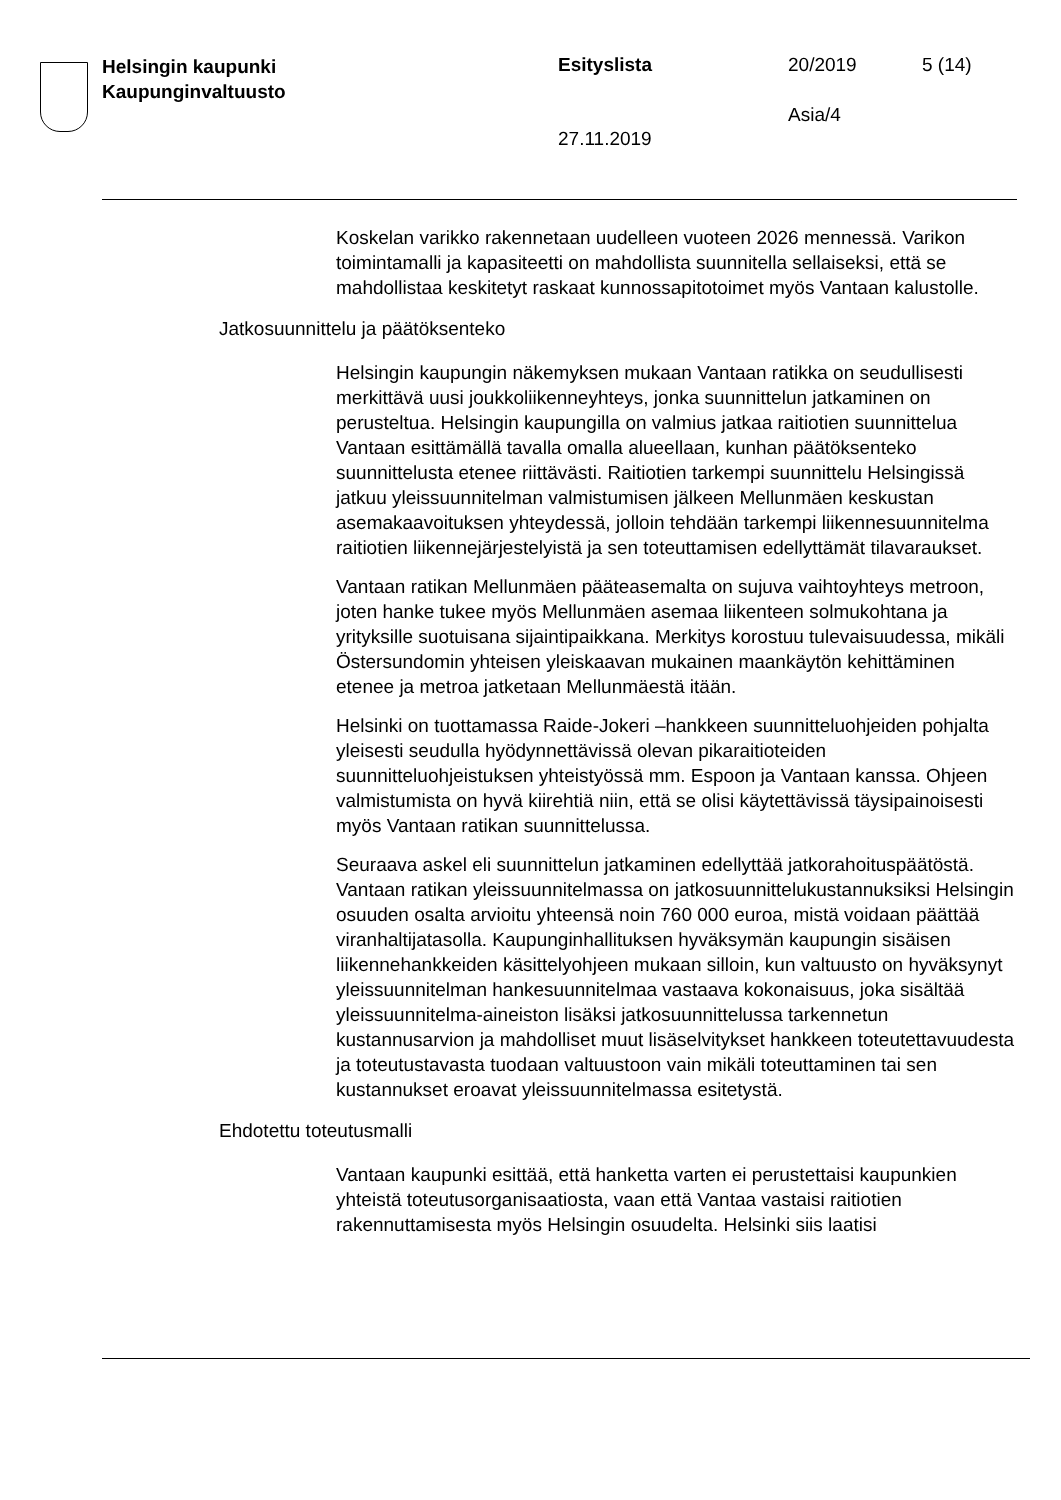Helsingin kaupunki
Kaupunginvaltuusto
Esityslista
27.11.2019
20/2019
Asia/4
5 (14)
Koskelan varikko rakennetaan uudelleen vuoteen 2026 mennessä. Varikon toimintamalli ja kapasiteetti on mahdollista suunnitella sellaiseksi, että se mahdollistaa keskitetyt raskaat kunnossapitotoimet myös Vantaan kalustolle.
Jatkosuunnittelu ja päätöksenteko
Helsingin kaupungin näkemyksen mukaan Vantaan ratikka on seudullisesti merkittävä uusi joukkoliikenneyhteys, jonka suunnittelun jatkaminen on perusteltua. Helsingin kaupungilla on valmius jatkaa raitiotien suunnittelua Vantaan esittämällä tavalla omalla alueellaan, kunhan päätöksenteko suunnittelusta etenee riittävästi. Raitiotien tarkempi suunnittelu Helsingissä jatkuu yleissuunnitelman valmistumisen jälkeen Mellunmäen keskustan asemakaavoituksen yhteydessä, jolloin tehdään tarkempi liikennesuunnitelma raitiotien liikennejärjestelyistä ja sen toteuttamisen edellyttämät tilavaraukset.
Vantaan ratikan Mellunmäen pääteasemalta on sujuva vaihtoyhteys metroon, joten hanke tukee myös Mellunmäen asemaa liikenteen solmukohtana ja yrityksille suotuisana sijaintipaikkana. Merkitys korostuu tulevaisuudessa, mikäli Östersundomin yhteisen yleiskaavan mukainen maankäytön kehittäminen etenee ja metroa jatketaan Mellunmäestä itään.
Helsinki on tuottamassa Raide-Jokeri –hankkeen suunnitteluohjeiden pohjalta yleisesti seudulla hyödynnettävissä olevan pikaraitioteiden suunnitteluohjeistuksen yhteistyössä mm. Espoon ja Vantaan kanssa. Ohjeen valmistumista on hyvä kiirehtiä niin, että se olisi käytettävissä täysipainoisesti myös Vantaan ratikan suunnittelussa.
Seuraava askel eli suunnittelun jatkaminen edellyttää jatkorahoituspäätöstä. Vantaan ratikan yleissuunnitelmassa on jatkosuunnittelukustannuksiksi Helsingin osuuden osalta arvioitu yhteensä noin 760 000 euroa, mistä voidaan päättää viranhaltijatasolla. Kaupunginhallituksen hyväksymän kaupungin sisäisen liikennehankkeiden käsittelyohjeen mukaan silloin, kun valtuusto on hyväksynyt yleissuunnitelman hankesuunnitelmaa vastaava kokonaisuus, joka sisältää yleissuunnitelma-aineiston lisäksi jatkosuunnittelussa tarkennetun kustannusarvion ja mahdolliset muut lisäselvitykset hankkeen toteutettavuudesta ja toteutustavasta tuodaan valtuustoon vain mikäli toteuttaminen tai sen kustannukset eroavat yleissuunnitelmassa esitetystä.
Ehdotettu toteutusmalli
Vantaan kaupunki esittää, että hanketta varten ei perustettaisi kaupunkien yhteistä toteutusorganisaatiosta, vaan että Vantaa vastaisi raitiotien rakennuttamisesta myös Helsingin osuudelta. Helsinki siis laatisi